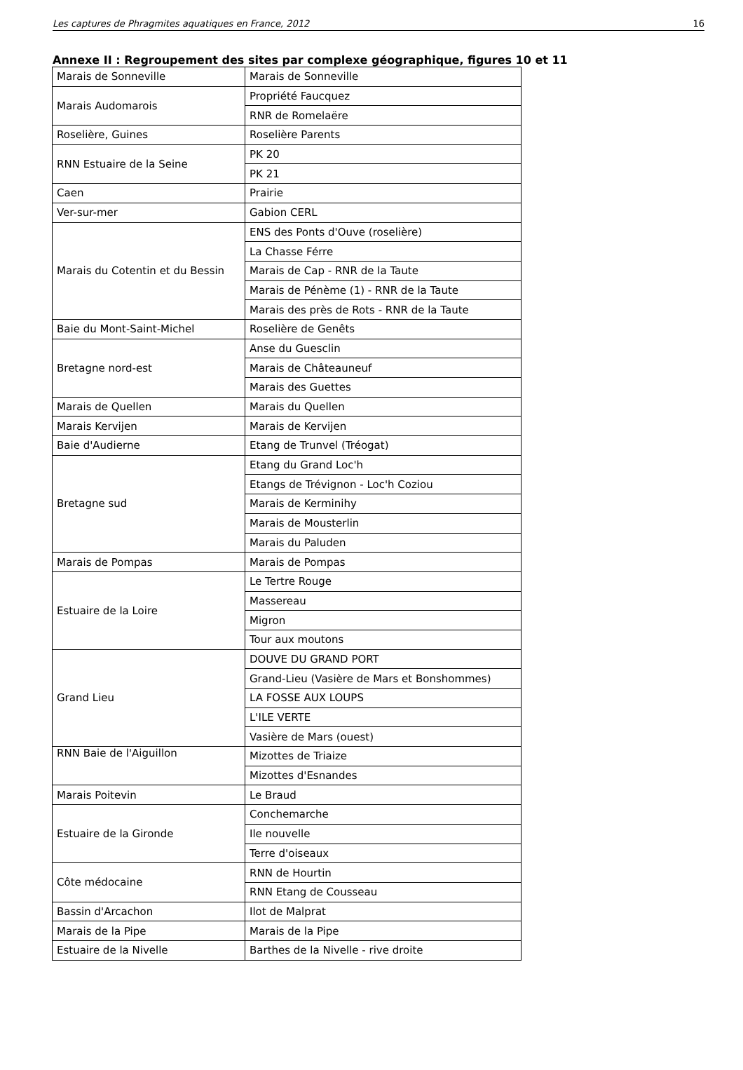Les captures de Phragmites aquatiques en France, 2012 16
Annexe II : Regroupement des sites par complexe géographique, figures 10 et 11
| Marais de Sonneville | Marais de Sonneville |
| Marais Audomarois | Propriété Faucquez |
| | RNR de Romelaëre |
| Roselière, Guines | Roselière Parents |
| RNN Estuaire de la Seine | PK 20 |
| | PK 21 |
| Caen | Prairie |
| Ver-sur-mer | Gabion CERL |
| Marais du Cotentin et du Bessin | ENS des Ponts d'Ouve (roselière) |
| | La Chasse Férre |
| | Marais de Cap - RNR de la Taute |
| | Marais de Pénème (1) - RNR de la Taute |
| | Marais des près de Rots - RNR de la Taute |
| Baie du Mont-Saint-Michel | Roselière de Genêts |
| Bretagne nord-est | Anse du Guesclin |
| | Marais de Châteauneuf |
| | Marais des Guettes |
| Marais de Quellen | Marais du Quellen |
| Marais Kervijen | Marais de Kervijen |
| Baie d'Audierne | Etang de Trunvel (Tréogat) |
| Bretagne sud | Etang du Grand Loc'h |
| | Etangs de Trévignon - Loc'h Coziou |
| | Marais de Kerminihy |
| | Marais de Mousterlin |
| | Marais du Paluden |
| Marais de Pompas | Marais de Pompas |
| Estuaire de la Loire | Le Tertre Rouge |
| | Massereau |
| | Migron |
| | Tour aux moutons |
| Grand Lieu | DOUVE DU GRAND PORT |
| | Grand-Lieu (Vasière de Mars et Bonshommes) |
| | LA FOSSE AUX LOUPS |
| | L'ILE VERTE |
| | Vasière de Mars (ouest) |
| RNN Baie de l'Aiguillon | Mizottes de Triaize |
| | Mizottes d'Esnandes |
| Marais Poitevin | Le Braud |
| Estuaire de la Gironde | Conchemarche |
| | Ile nouvelle |
| | Terre d'oiseaux |
| Côte médocaine | RNN de Hourtin |
| | RNN Etang de Cousseau |
| Bassin d'Arcachon | Ilot de Malprat |
| Marais de la Pipe | Marais de la Pipe |
| Estuaire de la Nivelle | Barthes de la Nivelle - rive droite |